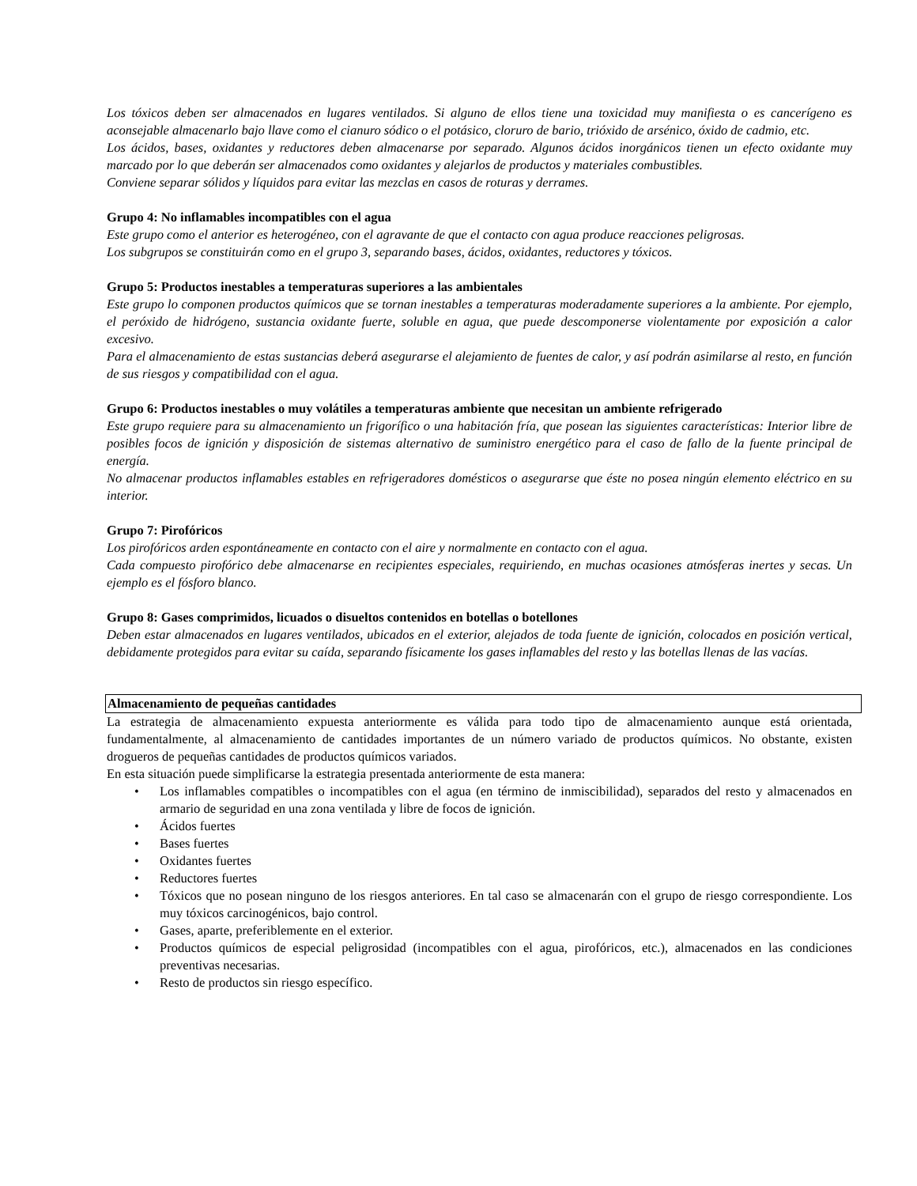Los tóxicos deben ser almacenados en lugares ventilados. Si alguno de ellos tiene una toxicidad muy manifiesta o es cancerígeno es aconsejable almacenarlo bajo llave como el cianuro sódico o el potásico, cloruro de bario, trióxido de arsénico, óxido de cadmio, etc.
Los ácidos, bases, oxidantes y reductores deben almacenarse por separado. Algunos ácidos inorgánicos tienen un efecto oxidante muy marcado por lo que deberán ser almacenados como oxidantes y alejarlos de productos y materiales combustibles.
Conviene separar sólidos y líquidos para evitar las mezclas en casos de roturas y derrames.
Grupo 4: No inflamables incompatibles con el agua
Este grupo como el anterior es heterogéneo, con el agravante de que el contacto con agua produce reacciones peligrosas.
Los subgrupos se constituirán como en el grupo 3, separando bases, ácidos, oxidantes, reductores y tóxicos.
Grupo 5: Productos inestables a temperaturas superiores a las ambientales
Este grupo lo componen productos químicos que se tornan inestables a temperaturas moderadamente superiores a la ambiente. Por ejemplo, el peróxido de hidrógeno, sustancia oxidante fuerte, soluble en agua, que puede descomponerse violentamente por exposición a calor excesivo.
Para el almacenamiento de estas sustancias deberá asegurarse el alejamiento de fuentes de calor, y así podrán asimilarse al resto, en función de sus riesgos y compatibilidad con el agua.
Grupo 6: Productos inestables o muy volátiles a temperaturas ambiente que necesitan un ambiente refrigerado
Este grupo requiere para su almacenamiento un frigorífico o una habitación fría, que posean las siguientes características: Interior libre de posibles focos de ignición y disposición de sistemas alternativo de suministro energético para el caso de fallo de la fuente principal de energía.
No almacenar productos inflamables estables en refrigeradores domésticos o asegurarse que éste no posea ningún elemento eléctrico en su interior.
Grupo 7: Pirofóricos
Los pirofóricos arden espontáneamente en contacto con el aire y normalmente en contacto con el agua.
Cada compuesto pirofórico debe almacenarse en recipientes especiales, requiriendo, en muchas ocasiones atmósferas inertes y secas. Un ejemplo es el fósforo blanco.
Grupo 8: Gases comprimidos, licuados o disueltos contenidos en botellas o botellones
Deben estar almacenados en lugares ventilados, ubicados en el exterior, alejados de toda fuente de ignición, colocados en posición vertical, debidamente protegidos para evitar su caída, separando físicamente los gases inflamables del resto y las botellas llenas de las vacías.
Almacenamiento de pequeñas cantidades
La estrategia de almacenamiento expuesta anteriormente es válida para todo tipo de almacenamiento aunque está orientada, fundamentalmente, al almacenamiento de cantidades importantes de un número variado de productos químicos. No obstante, existen drogueros de pequeñas cantidades de productos químicos variados.
En esta situación puede simplificarse la estrategia presentada anteriormente de esta manera:
• Los inflamables compatibles o incompatibles con el agua (en término de inmiscibilidad), separados del resto y almacenados en armario de seguridad en una zona ventilada y libre de focos de ignición.
• Ácidos fuertes
• Bases fuertes
• Oxidantes fuertes
• Reductores fuertes
• Tóxicos que no posean ninguno de los riesgos anteriores. En tal caso se almacenarán con el grupo de riesgo correspondiente. Los muy tóxicos carcinogénicos, bajo control.
• Gases, aparte, preferiblemente en el exterior.
• Productos químicos de especial peligrosidad (incompatibles con el agua, pirofóricos, etc.), almacenados en las condiciones preventivas necesarias.
• Resto de productos sin riesgo específico.